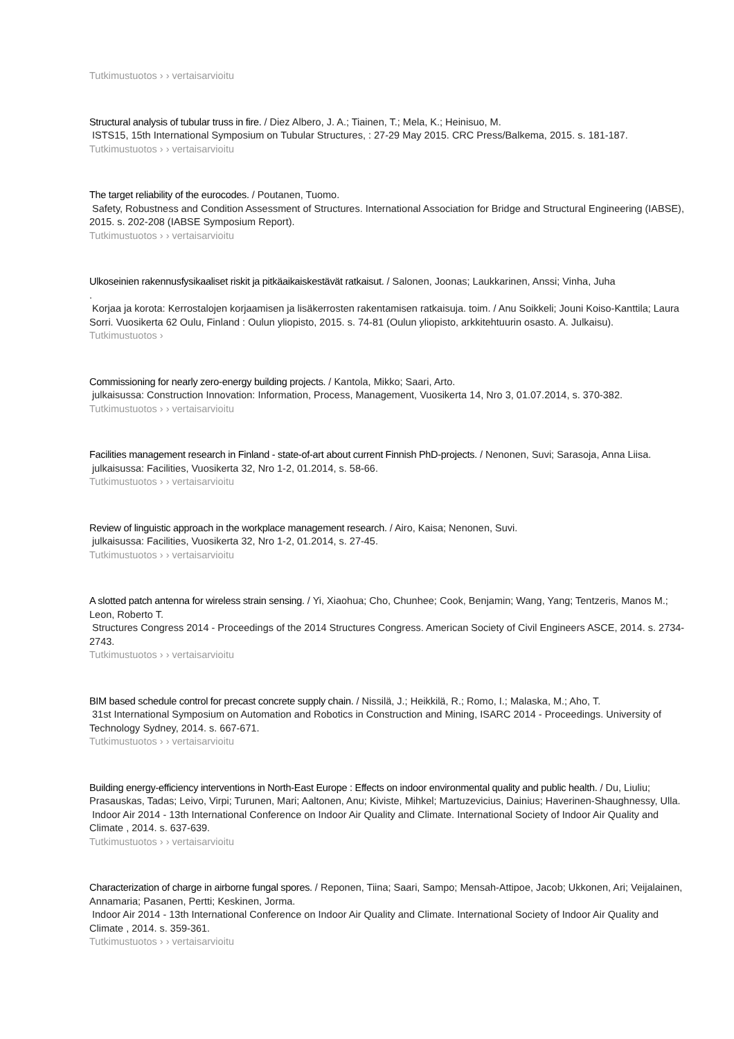Tutkimustuotos › › vertaisarvioitu
Structural analysis of tubular truss in fire. / Diez Albero, J. A.; Tiainen, T.; Mela, K.; Heinisuo, M.
ISTS15, 15th International Symposium on Tubular Structures, : 27-29 May 2015. CRC Press/Balkema, 2015. s. 181-187.
Tutkimustuotos › › vertaisarvioitu
The target reliability of the eurocodes. / Poutanen, Tuomo.
Safety, Robustness and Condition Assessment of Structures. International Association for Bridge and Structural Engineering (IABSE), 2015. s. 202-208 (IABSE Symposium Report).
Tutkimustuotos › › vertaisarvioitu
Ulkoseinien rakennusfysikaaliset riskit ja pitkäaikaiskestävät ratkaisut. / Salonen, Joonas; Laukkarinen, Anssi; Vinha, Juha
.
Korjaa ja korota: Kerrostalojen korjaamisen ja lisäkerrosten rakentamisen ratkaisuja. toim. / Anu Soikkeli; Jouni Koiso-Kanttila; Laura Sorri. Vuosikerta 62 Oulu, Finland : Oulun yliopisto, 2015. s. 74-81 (Oulun yliopisto, arkkitehtuurin osasto. A. Julkaisu).
Tutkimustuotos ›
Commissioning for nearly zero-energy building projects. / Kantola, Mikko; Saari, Arto.
julkaisussa: Construction Innovation: Information, Process, Management, Vuosikerta 14, Nro 3, 01.07.2014, s. 370-382.
Tutkimustuotos › › vertaisarvioitu
Facilities management research in Finland - state-of-art about current Finnish PhD-projects. / Nenonen, Suvi; Sarasoja, Anna Liisa.
julkaisussa: Facilities, Vuosikerta 32, Nro 1-2, 01.2014, s. 58-66.
Tutkimustuotos › › vertaisarvioitu
Review of linguistic approach in the workplace management research. / Airo, Kaisa; Nenonen, Suvi.
julkaisussa: Facilities, Vuosikerta 32, Nro 1-2, 01.2014, s. 27-45.
Tutkimustuotos › › vertaisarvioitu
A slotted patch antenna for wireless strain sensing. / Yi, Xiaohua; Cho, Chunhee; Cook, Benjamin; Wang, Yang; Tentzeris, Manos M.; Leon, Roberto T.
Structures Congress 2014 - Proceedings of the 2014 Structures Congress. American Society of Civil Engineers ASCE, 2014. s. 2734-2743.
Tutkimustuotos › › vertaisarvioitu
BIM based schedule control for precast concrete supply chain. / Nissilä, J.; Heikkilä, R.; Romo, I.; Malaska, M.; Aho, T.
31st International Symposium on Automation and Robotics in Construction and Mining, ISARC 2014 - Proceedings. University of Technology Sydney, 2014. s. 667-671.
Tutkimustuotos › › vertaisarvioitu
Building energy-efficiency interventions in North-East Europe : Effects on indoor environmental quality and public health. / Du, Liuliu; Prasauskas, Tadas; Leivo, Virpi; Turunen, Mari; Aaltonen, Anu; Kiviste, Mihkel; Martuzevicius, Dainius; Haverinen-Shaughnessy, Ulla.
Indoor Air 2014 - 13th International Conference on Indoor Air Quality and Climate. International Society of Indoor Air Quality and Climate , 2014. s. 637-639.
Tutkimustuotos › › vertaisarvioitu
Characterization of charge in airborne fungal spores. / Reponen, Tiina; Saari, Sampo; Mensah-Attipoe, Jacob; Ukkonen, Ari; Veijalainen, Annamaria; Pasanen, Pertti; Keskinen, Jorma.
Indoor Air 2014 - 13th International Conference on Indoor Air Quality and Climate. International Society of Indoor Air Quality and Climate , 2014. s. 359-361.
Tutkimustuotos › › vertaisarvioitu